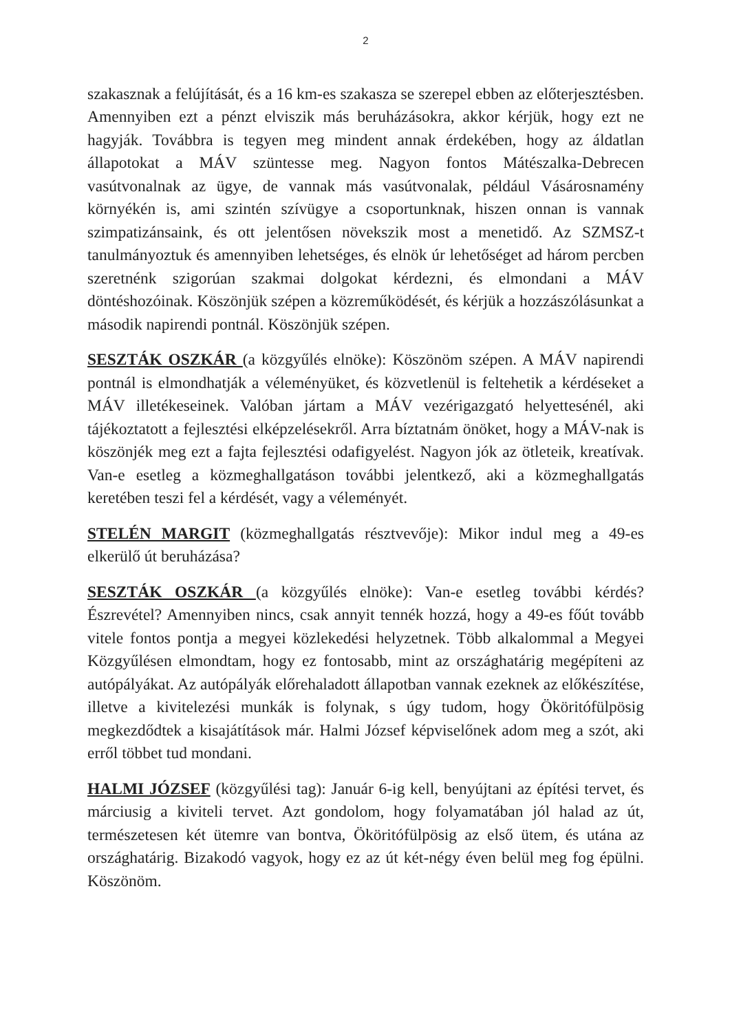2
szakasznak a felújítását, és a 16 km-es szakasza se szerepel ebben az előterjesztésben. Amennyiben ezt a pénzt elviszik más beruházásokra, akkor kérjük, hogy ezt ne hagyják. Továbbra is tegyen meg mindent annak érdekében, hogy az áldatlan állapotokat a MÁV szüntesse meg. Nagyon fontos Mátészalka-Debrecen vasútvonalnak az ügye, de vannak más vasútvonalak, például Vásárosnamény környékén is, ami szintén szívügye a csoportunknak, hiszen onnan is vannak szimpatizánsaink, és ott jelentősen növekszik most a menetidő. Az SZMSZ-t tanulmányoztuk és amennyiben lehetséges, és elnök úr lehetőséget ad három percben szeretnénk szigorúan szakmai dolgokat kérdezni, és elmondani a MÁV döntéshozóinak. Köszönjük szépen a közreműködését, és kérjük a hozzászólásunkat a második napirendi pontnál. Köszönjük szépen.
SESZTÁK OSZKÁR (a közgyűlés elnöke): Köszönöm szépen. A MÁV napirendi pontnál is elmondhatják a véleményüket, és közvetlenül is feltehetik a kérdéseket a MÁV illetékeseinek. Valóban jártam a MÁV vezérigazgató helyettesénél, aki tájékoztatott a fejlesztési elképzelésekről. Arra bíztatnám önöket, hogy a MÁV-nak is köszönjék meg ezt a fajta fejlesztési odafigyelést. Nagyon jók az ötleteik, kreatívak. Van-e esetleg a közmeghallgatáson további jelentkező, aki a közmeghallgatás keretében teszi fel a kérdését, vagy a véleményét.
STELÉN MARGIT (közmeghallgatás résztvevője): Mikor indul meg a 49-es elkerülő út beruházása?
SESZTÁK OSZKÁR (a közgyűlés elnöke): Van-e esetleg további kérdés? Észrevétel? Amennyiben nincs, csak annyit tennék hozzá, hogy a 49-es főút tovább vitele fontos pontja a megyei közlekedési helyzetnek. Több alkalommal a Megyei Közgyűlésen elmondtam, hogy ez fontosabb, mint az országhatárig megépíteni az autópályákat. Az autópályák előrehaladott állapotban vannak ezeknek az előkészítése, illetve a kivitelezési munkák is folynak, s úgy tudom, hogy Ököritófülpösig megkezdődtek a kisajátítások már. Halmi József képviselőnek adom meg a szót, aki erről többet tud mondani.
HALMI JÓZSEF (közgyűlési tag): Január 6-ig kell, benyújtani az építési tervet, és márciusig a kiviteli tervet. Azt gondolom, hogy folyamatában jól halad az út, természetesen két ütemre van bontva, Ököritófülpösig az első ütem, és utána az országhatárig. Bizakodó vagyok, hogy ez az út két-négy éven belül meg fog épülni. Köszönöm.